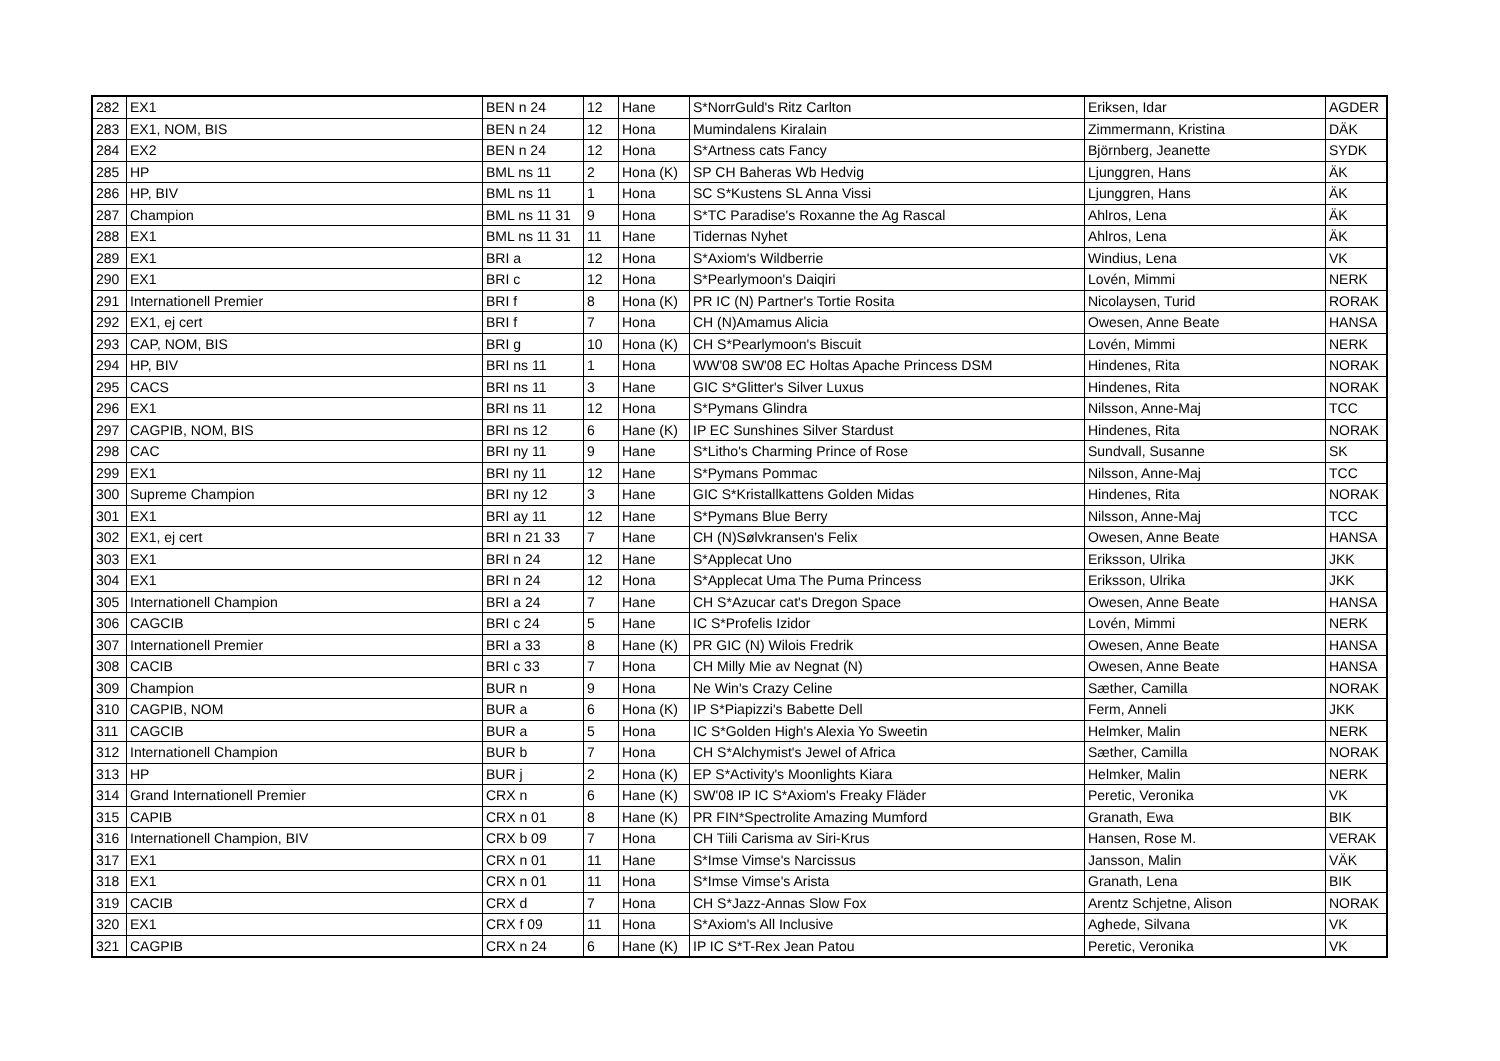| 282 | EX1 | BEN n 24 | 12 | Hane | S*NorrGuld's Ritz Carlton | Eriksen, Idar | AGDER |
| 283 | EX1, NOM, BIS | BEN n 24 | 12 | Hona | Mumindalens Kiralain | Zimmermann, Kristina | DÄK |
| 284 | EX2 | BEN n 24 | 12 | Hona | S*Artness cats Fancy | Björnberg, Jeanette | SYDK |
| 285 | HP | BML ns 11 | 2 | Hona (K) | SP CH Baheras Wb Hedvig | Ljunggren, Hans | ÄK |
| 286 | HP, BIV | BML ns 11 | 1 | Hona | SC S*Kustens SL Anna Vissi | Ljunggren, Hans | ÄK |
| 287 | Champion | BML ns 11 31 | 9 | Hona | S*TC Paradise's Roxanne the Ag Rascal | Ahlros, Lena | ÄK |
| 288 | EX1 | BML ns 11 31 | 11 | Hane | Tidernas Nyhet | Ahlros, Lena | ÄK |
| 289 | EX1 | BRI a | 12 | Hona | S*Axiom's Wildberrie | Windius, Lena | VK |
| 290 | EX1 | BRI c | 12 | Hona | S*Pearlymoon's Daiqiri | Lovén, Mimmi | NERK |
| 291 | Internationell Premier | BRI f | 8 | Hona (K) | PR IC (N) Partner's Tortie Rosita | Nicolaysen, Turid | RORAK |
| 292 | EX1, ej cert | BRI f | 7 | Hona | CH (N)Amamus Alicia | Owesen, Anne Beate | HANSA |
| 293 | CAP, NOM, BIS | BRI g | 10 | Hona (K) | CH S*Pearlymoon's Biscuit | Lovén, Mimmi | NERK |
| 294 | HP, BIV | BRI ns 11 | 1 | Hona | WW'08 SW'08 EC Holtas Apache Princess DSM | Hindenes, Rita | NORAK |
| 295 | CACS | BRI ns 11 | 3 | Hane | GIC S*Glitter's Silver Luxus | Hindenes, Rita | NORAK |
| 296 | EX1 | BRI ns 11 | 12 | Hona | S*Pymans Glindra | Nilsson, Anne-Maj | TCC |
| 297 | CAGPIB, NOM, BIS | BRI ns 12 | 6 | Hane (K) | IP EC Sunshines Silver Stardust | Hindenes, Rita | NORAK |
| 298 | CAC | BRI ny 11 | 9 | Hane | S*Litho's Charming Prince of Rose | Sundvall, Susanne | SK |
| 299 | EX1 | BRI ny 11 | 12 | Hane | S*Pymans Pommac | Nilsson, Anne-Maj | TCC |
| 300 | Supreme Champion | BRI ny 12 | 3 | Hane | GIC S*Kristallkattens Golden Midas | Hindenes, Rita | NORAK |
| 301 | EX1 | BRI ay 11 | 12 | Hane | S*Pymans Blue Berry | Nilsson, Anne-Maj | TCC |
| 302 | EX1, ej cert | BRI n 21 33 | 7 | Hane | CH (N)Sølvkransen's Felix | Owesen, Anne Beate | HANSA |
| 303 | EX1 | BRI n 24 | 12 | Hane | S*Applecat Uno | Eriksson, Ulrika | JKK |
| 304 | EX1 | BRI n 24 | 12 | Hona | S*Applecat Uma The Puma Princess | Eriksson, Ulrika | JKK |
| 305 | Internationell Champion | BRI a 24 | 7 | Hane | CH S*Azucar cat's Dregon Space | Owesen, Anne Beate | HANSA |
| 306 | CAGCIB | BRI c 24 | 5 | Hane | IC S*Profelis Izidor | Lovén, Mimmi | NERK |
| 307 | Internationell Premier | BRI a 33 | 8 | Hane (K) | PR GIC (N) Wilois Fredrik | Owesen, Anne Beate | HANSA |
| 308 | CACIB | BRI c 33 | 7 | Hona | CH Milly Mie av Negnat (N) | Owesen, Anne Beate | HANSA |
| 309 | Champion | BUR n | 9 | Hona | Ne Win's Crazy Celine | Sæther, Camilla | NORAK |
| 310 | CAGPIB, NOM | BUR a | 6 | Hona (K) | IP S*Piapizzi's Babette Dell | Ferm, Anneli | JKK |
| 311 | CAGCIB | BUR a | 5 | Hona | IC S*Golden High's Alexia Yo Sweetin | Helmker, Malin | NERK |
| 312 | Internationell Champion | BUR b | 7 | Hona | CH S*Alchymist's Jewel of Africa | Sæther, Camilla | NORAK |
| 313 | HP | BUR j | 2 | Hona (K) | EP S*Activity's Moonlights Kiara | Helmker, Malin | NERK |
| 314 | Grand Internationell Premier | CRX n | 6 | Hane (K) | SW'08 IP IC S*Axiom's Freaky Fläder | Peretic, Veronika | VK |
| 315 | CAPIB | CRX n 01 | 8 | Hane (K) | PR FIN*Spectrolite Amazing Mumford | Granath, Ewa | BIK |
| 316 | Internationell Champion, BIV | CRX b 09 | 7 | Hona | CH Tiili Carisma av Siri-Krus | Hansen, Rose M. | VERAK |
| 317 | EX1 | CRX n 01 | 11 | Hane | S*Imse Vimse's Narcissus | Jansson, Malin | VÄK |
| 318 | EX1 | CRX n 01 | 11 | Hona | S*Imse Vimse's Arista | Granath, Lena | BIK |
| 319 | CACIB | CRX d | 7 | Hona | CH S*Jazz-Annas Slow Fox | Arentz Schjetne, Alison | NORAK |
| 320 | EX1 | CRX f 09 | 11 | Hona | S*Axiom's All Inclusive | Aghede, Silvana | VK |
| 321 | CAGPIB | CRX n 24 | 6 | Hane (K) | IP IC S*T-Rex Jean Patou | Peretic, Veronika | VK |